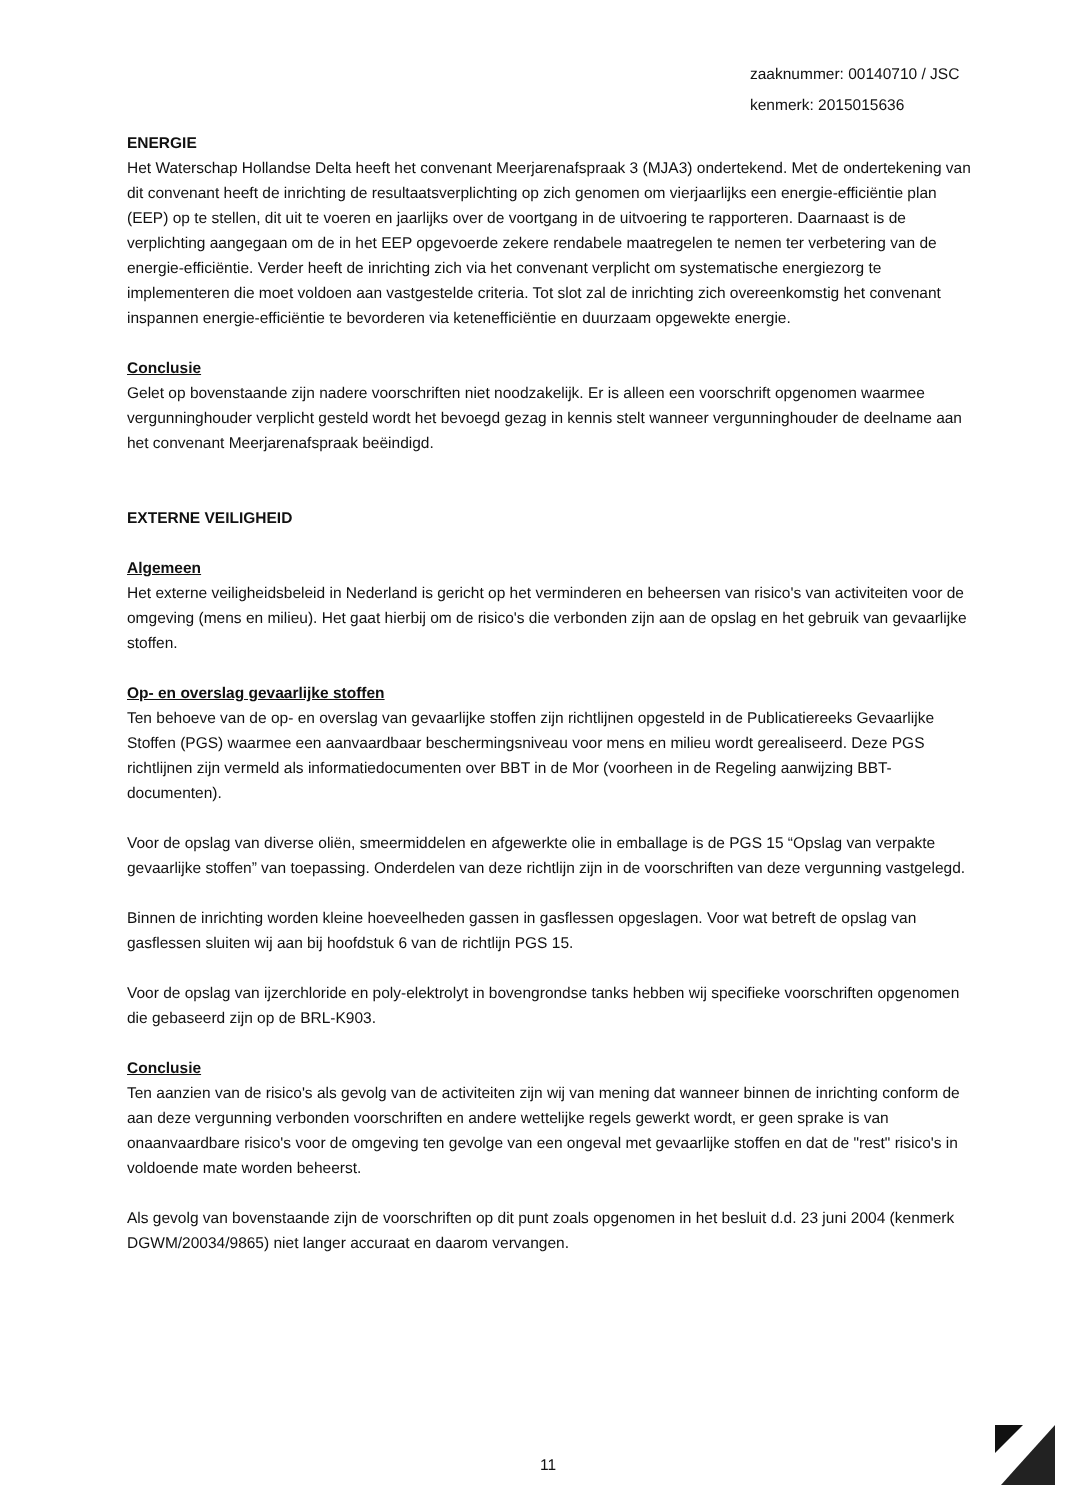zaaknummer: 00140710 / JSC
kenmerk: 2015015636
ENERGIE
Het Waterschap Hollandse Delta heeft het convenant Meerjarenafspraak 3 (MJA3) ondertekend. Met de ondertekening van dit convenant heeft de inrichting de resultaatsverplichting op zich genomen om vierjaarlijks een energie-efficiëntie plan (EEP) op te stellen, dit uit te voeren en jaarlijks over de voortgang in de uitvoering te rapporteren. Daarnaast is de verplichting aangegaan om de in het EEP opgevoerde zekere rendabele maatregelen te nemen ter verbetering van de energie-efficiëntie. Verder heeft de inrichting zich via het convenant verplicht om systematische energiezorg te implementeren die moet voldoen aan vastgestelde criteria. Tot slot zal de inrichting zich overeenkomstig het convenant inspannen energie-efficiëntie te bevorderen via ketenefficiëntie en duurzaam opgewekte energie.
Conclusie
Gelet op bovenstaande zijn nadere voorschriften niet noodzakelijk. Er is alleen een voorschrift opgenomen waarmee vergunninghouder verplicht gesteld wordt het bevoegd gezag in kennis stelt wanneer vergunninghouder de deelname aan het convenant Meerjarenafspraak beëindigd.
EXTERNE VEILIGHEID
Algemeen
Het externe veiligheidsbeleid in Nederland is gericht op het verminderen en beheersen van risico's van activiteiten voor de omgeving (mens en milieu). Het gaat hierbij om de risico's die verbonden zijn aan de opslag en het gebruik van gevaarlijke stoffen.
Op- en overslag gevaarlijke stoffen
Ten behoeve van de op- en overslag van gevaarlijke stoffen zijn richtlijnen opgesteld in de Publicatiereeks Gevaarlijke Stoffen (PGS) waarmee een aanvaardbaar beschermingsniveau voor mens en milieu wordt gerealiseerd. Deze PGS richtlijnen zijn vermeld als informatiedocumenten over BBT in de Mor (voorheen in de Regeling aanwijzing BBT-documenten).
Voor de opslag van diverse oliën, smeermiddelen en afgewerkte olie in emballage is de PGS 15 “Opslag van verpakte gevaarlijke stoffen” van toepassing. Onderdelen van deze richtlijn zijn in de voorschriften van deze vergunning vastgelegd.
Binnen de inrichting worden kleine hoeveelheden gassen in gasflessen opgeslagen. Voor wat betreft de opslag van gasflessen sluiten wij aan bij hoofdstuk 6 van de richtlijn PGS 15.
Voor de opslag van ijzerchloride en poly-elektrolyt in bovengrondse tanks hebben wij specifieke voorschriften opgenomen die gebaseerd zijn op de BRL-K903.
Conclusie
Ten aanzien van de risico's als gevolg van de activiteiten zijn wij van mening dat wanneer binnen de inrichting conform de aan deze vergunning verbonden voorschriften en andere wettelijke regels gewerkt wordt, er geen sprake is van onaanvaardbare risico's voor de omgeving ten gevolge van een ongeval met gevaarlijke stoffen en dat de "rest" risico's in voldoende mate worden beheerst.
Als gevolg van bovenstaande zijn de voorschriften op dit punt zoals opgenomen in het besluit d.d. 23 juni 2004 (kenmerk DGWM/20034/9865) niet langer accuraat en daarom vervangen.
11